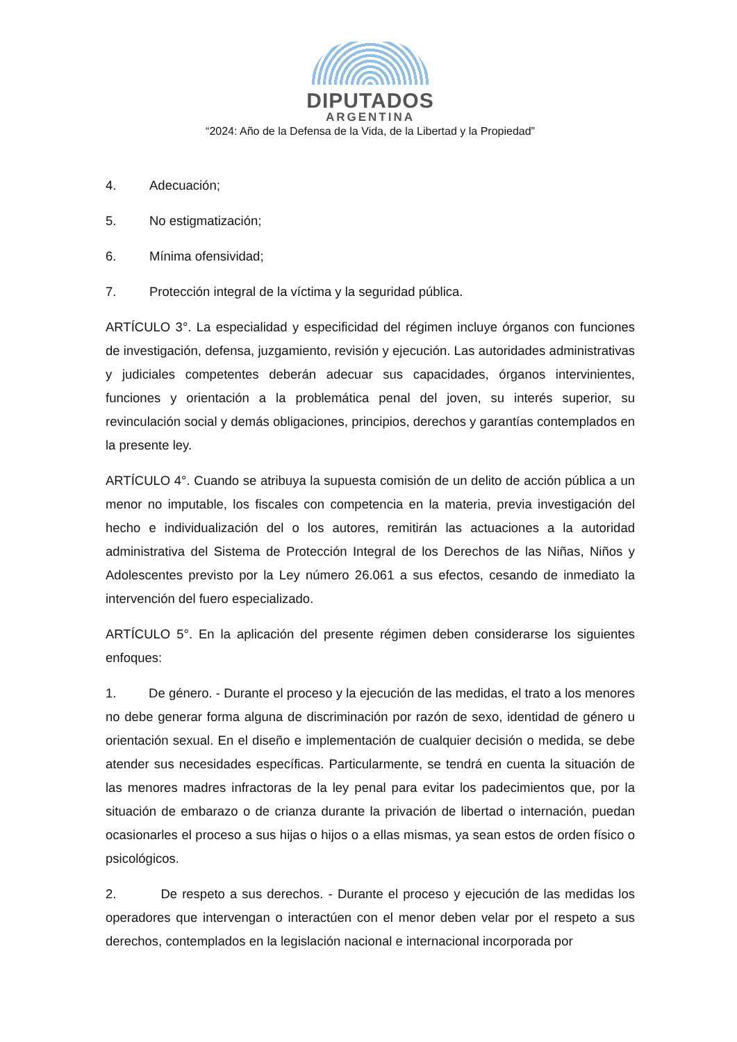DIPUTADOS
ARGENTINA
“2024: Año de la Defensa de la Vida, de la Libertad y la Propiedad”
4. Adecuación;
5. No estigmatización;
6. Mínima ofensividad;
7. Protección integral de la víctima y la seguridad pública.
ARTÍCULO 3°. La especialidad y especificidad del régimen incluye órganos con funciones de investigación, defensa, juzgamiento, revisión y ejecución. Las autoridades administrativas y judiciales competentes deberán adecuar sus capacidades, órganos intervinientes, funciones y orientación a la problemática penal del joven, su interés superior, su revinculación social y demás obligaciones, principios, derechos y garantías contemplados en la presente ley.
ARTÍCULO 4°. Cuando se atribuya la supuesta comisión de un delito de acción pública a un menor no imputable, los fiscales con competencia en la materia, previa investigación del hecho e individualización del o los autores, remitirán las actuaciones a la autoridad administrativa del Sistema de Protección Integral de los Derechos de las Niñas, Niños y Adolescentes previsto por la Ley número 26.061 a sus efectos, cesando de inmediato la intervención del fuero especializado.
ARTÍCULO 5°. En la aplicación del presente régimen deben considerarse los siguientes enfoques:
1. De género. - Durante el proceso y la ejecución de las medidas, el trato a los menores no debe generar forma alguna de discriminación por razón de sexo, identidad de género u orientación sexual. En el diseño e implementación de cualquier decisión o medida, se debe atender sus necesidades específicas. Particularmente, se tendrá en cuenta la situación de las menores madres infractoras de la ley penal para evitar los padecimientos que, por la situación de embarazo o de crianza durante la privación de libertad o internación, puedan ocasionarles el proceso a sus hijas o hijos o a ellas mismas, ya sean estos de orden físico o psicológicos.
2. De respeto a sus derechos. - Durante el proceso y ejecución de las medidas los operadores que intervengan o interactúen con el menor deben velar por el respeto a sus derechos, contemplados en la legislación nacional e internacional incorporada por